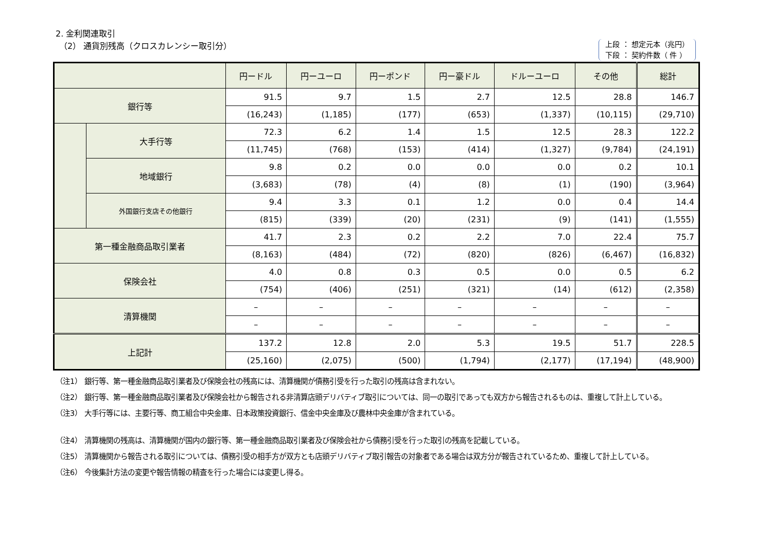2. 金利関連取引
（2） 通貨別残高（クロスカレンシー取引分）
上段 ： 想定元本（兆円）
下段 ： 契約件数（ 件 ）
| | | 円ードル | 円ーユーロ | 円ーポンド | 円ー豪ドル | ドルーユーロ | その他 | 総計 |
| --- | --- | --- | --- | --- | --- | --- | --- | --- |
| 銀行等 | | 91.5 | 9.7 | 1.5 | 2.7 | 12.5 | 28.8 | 146.7 |
| | | (16,243) | (1,185) | (177) | (653) | (1,337) | (10,115) | (29,710) |
| | 大手行等 | 72.3 | 6.2 | 1.4 | 1.5 | 12.5 | 28.3 | 122.2 |
| | | (11,745) | (768) | (153) | (414) | (1,327) | (9,784) | (24,191) |
| | 地域銀行 | 9.8 | 0.2 | 0.0 | 0.0 | 0.0 | 0.2 | 10.1 |
| | | (3,683) | (78) | (4) | (8) | (1) | (190) | (3,964) |
| | 外国銀行支店その他銀行 | 9.4 | 3.3 | 0.1 | 1.2 | 0.0 | 0.4 | 14.4 |
| | | (815) | (339) | (20) | (231) | (9) | (141) | (1,555) |
| 第一種金融商品取引業者 | | 41.7 | 2.3 | 0.2 | 2.2 | 7.0 | 22.4 | 75.7 |
| | | (8,163) | (484) | (72) | (820) | (826) | (6,467) | (16,832) |
| 保険会社 | | 4.0 | 0.8 | 0.3 | 0.5 | 0.0 | 0.5 | 6.2 |
| | | (754) | (406) | (251) | (321) | (14) | (612) | (2,358) |
| 清算機関 | | – | – | – | – | – | – | – |
| | | – | – | – | – | – | – | – |
| 上記計 | | 137.2 | 12.8 | 2.0 | 5.3 | 19.5 | 51.7 | 228.5 |
| | | (25,160) | (2,075) | (500) | (1,794) | (2,177) | (17,194) | (48,900) |
（注1） 銀行等、第一種金融商品取引業者及び保険会社の残高には、清算機関が債務引受を行った取引の残高は含まれない。
（注2） 銀行等、第一種金融商品取引業者及び保険会社から報告される非清算店頭デリバティブ取引については、同一の取引であっても双方から報告されるものは、重複して計上している。
（注3） 大手行等には、主要行等、商工組合中央金庫、日本政策投資銀行、信金中央金庫及び農林中央金庫が含まれている。
（注4） 清算機関の残高は、清算機関が国内の銀行等、第一種金融商品取引業者及び保険会社から債務引受を行った取引の残高を記載している。
（注5） 清算機関から報告される取引については、債務引受の相手方が双方とも店頭デリバティブ取引報告の対象者である場合は双方分が報告されているため、重複して計上している。
（注6） 今後集計方法の変更や報告情報の精査を行った場合には変更し得る。